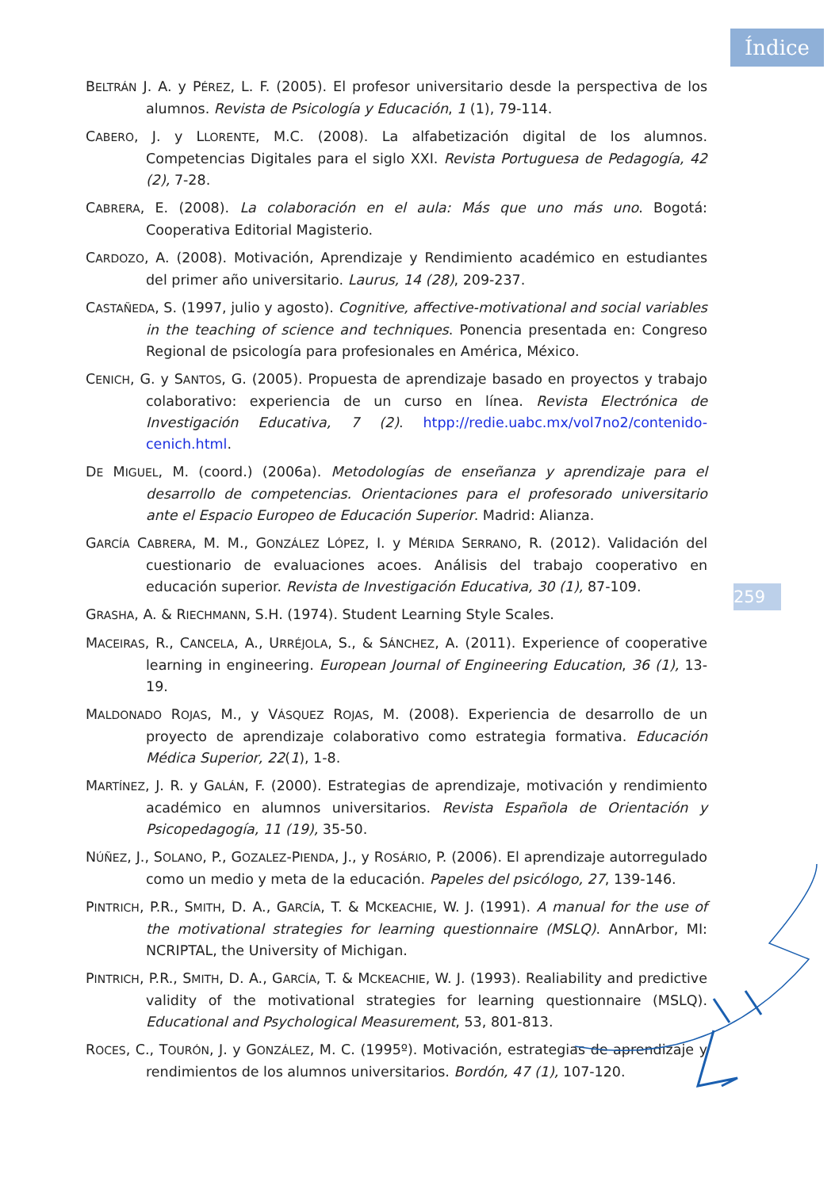Índice
259
BELTRÁN J. A. y PÉREZ, L. F. (2005). El profesor universitario desde la perspectiva de los alumnos. Revista de Psicología y Educación, 1 (1), 79-114.
CABERO, J. y LLORENTE, M.C. (2008). La alfabetización digital de los alumnos. Competencias Digitales para el siglo XXI. Revista Portuguesa de Pedagogía, 42 (2), 7-28.
CABRERA, E. (2008). La colaboración en el aula: Más que uno más uno. Bogotá: Cooperativa Editorial Magisterio.
CARDOZO, A. (2008). Motivación, Aprendizaje y Rendimiento académico en estudiantes del primer año universitario. Laurus, 14 (28), 209-237.
CASTAÑEDA, S. (1997, julio y agosto). Cognitive, affective-motivational and social variables in the teaching of science and techniques. Ponencia presentada en: Congreso Regional de psicología para profesionales en América, México.
CENICH, G. y SANTOS, G. (2005). Propuesta de aprendizaje basado en proyectos y trabajo colaborativo: experiencia de un curso en línea. Revista Electrónica de Investigación Educativa, 7 (2). htpp://redie.uabc.mx/vol7no2/contenido-cenich.html.
DE MIGUEL, M. (coord.) (2006a). Metodologías de enseñanza y aprendizaje para el desarrollo de competencias. Orientaciones para el profesorado universitario ante el Espacio Europeo de Educación Superior. Madrid: Alianza.
GARCÍA CABRERA, M. M., GONZÁLEZ LÓPEZ, I. y MÉRIDA SERRANO, R. (2012). Validación del cuestionario de evaluaciones acoes. Análisis del trabajo cooperativo en educación superior. Revista de Investigación Educativa, 30 (1), 87-109.
GRASHA, A. & RIECHMANN, S.H. (1974). Student Learning Style Scales.
MACEIRAS, R., CANCELA, A., URRÉJOLA, S., & SÁNCHEZ, A. (2011). Experience of cooperative learning in engineering. European Journal of Engineering Education, 36 (1), 13-19.
MALDONADO ROJAS, M., y VÁSQUEZ ROJAS, M. (2008). Experiencia de desarrollo de un proyecto de aprendizaje colaborativo como estrategia formativa. Educación Médica Superior, 22(1), 1-8.
MARTÍNEZ, J. R. y GALÁN, F. (2000). Estrategias de aprendizaje, motivación y rendimiento académico en alumnos universitarios. Revista Española de Orientación y Psicopedagogía, 11 (19), 35-50.
NÚÑEZ, J., SOLANO, P., GOZALEZ-PIENDA, J., y ROSÁRIO, P. (2006). El aprendizaje autorregulado como un medio y meta de la educación. Papeles del psicólogo, 27, 139-146.
PINTRICH, P.R., SMITH, D. A., GARCÍA, T. & MCKEACHIE, W. J. (1991). A manual for the use of the motivational strategies for learning questionnaire (MSLQ). AnnArbor, MI: NCRIPTAL, the University of Michigan.
PINTRICH, P.R., SMITH, D. A., GARCÍA, T. & MCKEACHIE, W. J. (1993). Realiability and predictive validity of the motivational strategies for learning questionnaire (MSLQ). Educational and Psychological Measurement, 53, 801-813.
ROCES, C., TOURÓN, J. y GONZÁLEZ, M. C. (1995º). Motivación, estrategias de aprendizaje y rendimientos de los alumnos universitarios. Bordón, 47 (1), 107-120.